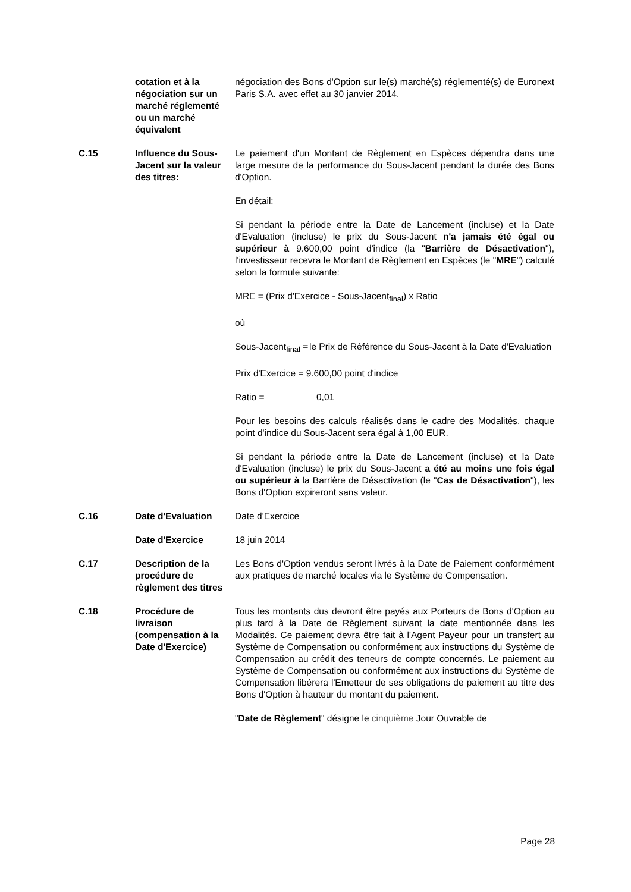| | cotation et à la négociation sur un marché réglementé ou un marché équivalent | négociation des Bons d'Option sur le(s) marché(s) réglementé(s) de Euronext Paris S.A. avec effet au 30 janvier 2014. |
| C.15 | Influence du Sous-Jacent sur la valeur des titres: | Le paiement d'un Montant de Règlement en Espèces dépendra dans une large mesure de la performance du Sous-Jacent pendant la durée des Bons d'Option. En détail: Si pendant la période entre la Date de Lancement (incluse) et la Date d'Evaluation (incluse) le prix du Sous-Jacent n'a jamais été égal ou supérieur à 9.600,00 point d'indice (la " Barrière de Désactivation "), l'investisseur recevra le Montant de Règlement en Espèces (le " MRE ") calculé selon la formule suivante: MRE = (Prix d'Exercice - Sous-Jacent<sub>final</sub>) x Ratio où Sous-Jacent<sub>final</sub> = le Prix de Référence du Sous-Jacent à la Date d'Evaluation Prix d'Exercice = 9.600,00 point d'indice Ratio = 0,01 Pour les besoins des calculs réalisés dans le cadre des Modalités, chaque point d'indice du Sous-Jacent sera égal à 1,00 EUR. Si pendant la période entre la Date de Lancement (incluse) et la Date d'Evaluation (incluse) le prix du Sous-Jacent a été au moins une fois égal ou supérieur à la Barrière de Désactivation (le " Cas de Désactivation "), les Bons d'Option expireront sans valeur. |
| C.16 | Date d'Evaluation | Date d'Exercice |
| | Date d'Exercice | 18 juin 2014 |
| C.17 | Description de la procédure de règlement des titres | Les Bons d'Option vendus seront livrés à la Date de Paiement conformément aux pratiques de marché locales via le Système de Compensation. |
| C.18 | Procédure de livraison (compensation à la Date d'Exercice) | Tous les montants dus devront être payés aux Porteurs de Bons d'Option au plus tard à la Date de Règlement suivant la date mentionnée dans les Modalités. Ce paiement devra être fait à l'Agent Payeur pour un transfert au Système de Compensation ou conformément aux instructions du Système de Compensation au crédit des teneurs de compte concernés. Le paiement au Système de Compensation ou conformément aux instructions du Système de Compensation libérera l'Emetteur de ses obligations de paiement au titre des Bons d'Option à hauteur du montant du paiement. " Date de Règlement " désigne le cinquième Jour Ouvrable de |
Page 28